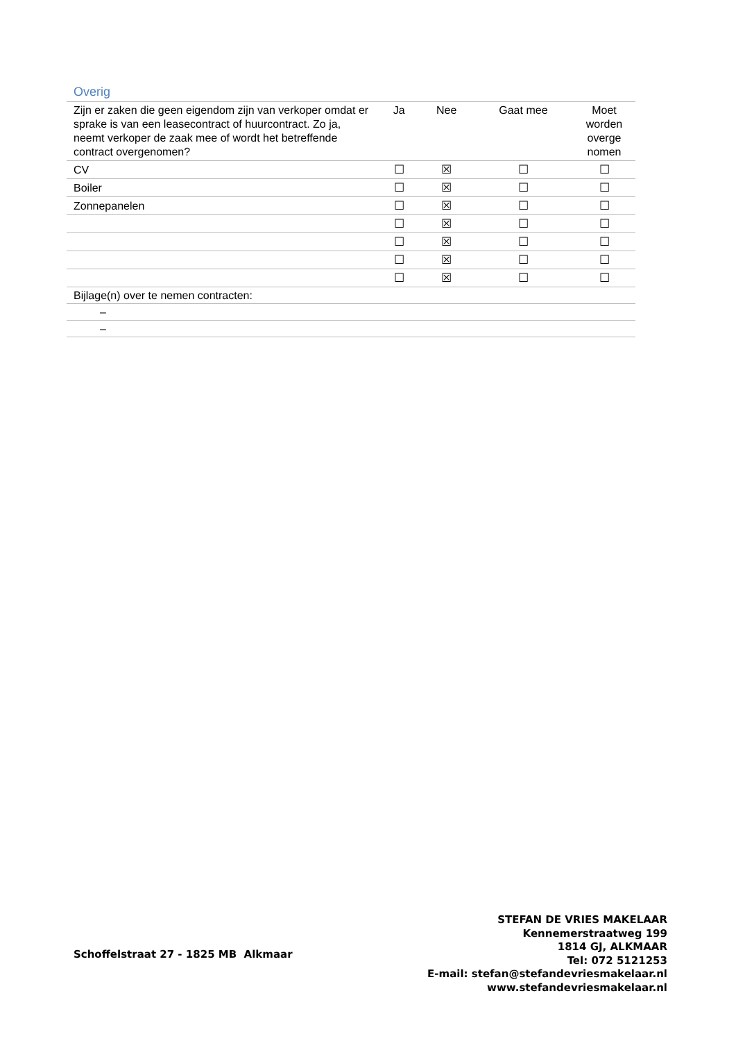Overig
| Zijn er zaken die geen eigendom zijn van verkoper omdat er sprake is van een leasecontract of huurcontract. Zo ja, neemt verkoper de zaak mee of wordt het betreffende contract overgenomen? | Ja | Nee | Gaat mee | Moet worden overge nomen |
| --- | --- | --- | --- | --- |
| CV | ☐ | ☒ | ☐ | ☐ |
| Boiler | ☐ | ☒ | ☐ | ☐ |
| Zonnepanelen | ☐ | ☒ | ☐ | ☐ |
| | ☐ | ☒ | ☐ | ☐ |
| | ☐ | ☒ | ☐ | ☐ |
| | ☐ | ☒ | ☐ | ☐ |
| | ☐ | ☒ | ☐ | ☐ |
| Bijlage(n) over te nemen contracten: | | | | |
| – | | | | |
| – | | | | |
Schoffelstraat 27 - 1825 MB Alkmaar
STEFAN DE VRIES MAKELAAR
Kennemerstraatweg 199
1814 GJ, ALKMAAR
Tel: 072 5121253
E-mail: stefan@stefandevriesmakelaar.nl
www.stefandevriesmakelaar.nl